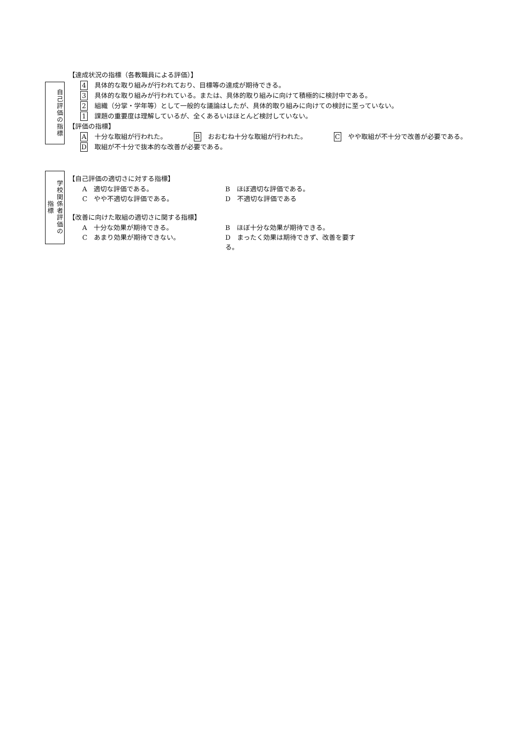自己評価の指標
【達成状況の指標（各教職員による評価）】
4 具体的な取り組みが行われており、目標等の達成が期待できる。
3 具体的な取り組みが行われている。または、具体的取り組みに向けて積極的に検討中である。
2 組織（分掌・学年等）として一般的な議論はしたが、具体的取り組みに向けての検討に至っていない。
1 課題の重要度は理解しているが、全くあるいはほとんど検討していない。
【評価の指標】
A十分な取組が行われた。 B おおむね十分な取組が行われた。 C やや取組が不十分で改善が必要である。
D取組が不十分で抜本的な改善が必要である。
学校関係者評価の指標
【自己評価の適切さに対する指標】
A　適切な評価である。 B　ほぼ適切な評価である。
C　やや不適切な評価である。 D　不適切な評価である
【改善に向けた取組の適切さに関する指標】
A　十分な効果が期待できる。 B　ほぼ十分な効果が期待できる。
C　あまり効果が期待できない。 D　まったく効果は期待できず、改善を要する。